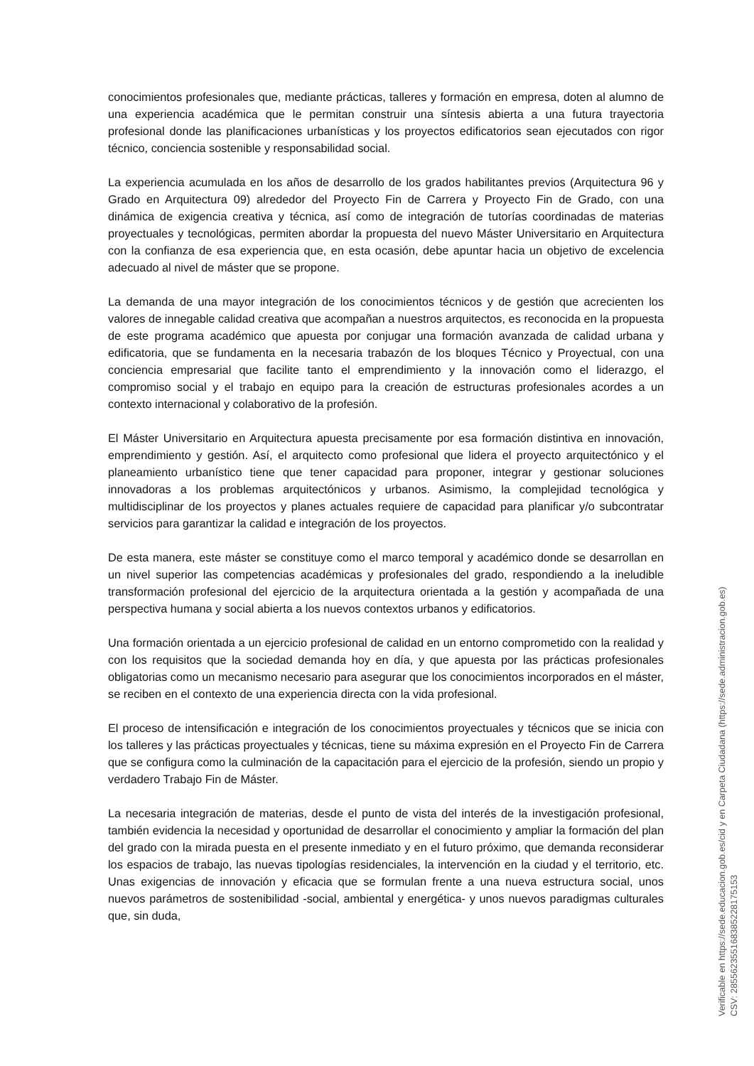conocimientos profesionales que, mediante prácticas, talleres y formación en empresa, doten al alumno de una experiencia académica que le permitan construir una síntesis abierta a una futura trayectoria profesional donde las planificaciones urbanísticas y los proyectos edificatorios sean ejecutados con rigor técnico, conciencia sostenible y responsabilidad social.
La experiencia acumulada en los años de desarrollo de los grados habilitantes previos (Arquitectura 96 y Grado en Arquitectura 09) alrededor del Proyecto Fin de Carrera y Proyecto Fin de Grado, con una dinámica de exigencia creativa y técnica, así como de integración de tutorías coordinadas de materias proyectuales y tecnológicas, permiten abordar la propuesta del nuevo Máster Universitario en Arquitectura con la confianza de esa experiencia que, en esta ocasión, debe apuntar hacia un objetivo de excelencia adecuado al nivel de máster que se propone.
La demanda de una mayor integración de los conocimientos técnicos y de gestión que acrecienten los valores de innegable calidad creativa que acompañan a nuestros arquitectos, es reconocida en la propuesta de este programa académico que apuesta por conjugar una formación avanzada de calidad urbana y edificatoria, que se fundamenta en la necesaria trabazón de los bloques Técnico y Proyectual, con una conciencia empresarial que facilite tanto el emprendimiento y la innovación como el liderazgo, el compromiso social y el trabajo en equipo para la creación de estructuras profesionales acordes a un contexto internacional y colaborativo de la profesión.
El Máster Universitario en Arquitectura apuesta precisamente por esa formación distintiva en innovación, emprendimiento y gestión. Así, el arquitecto como profesional que lidera el proyecto arquitectónico y el planeamiento urbanístico tiene que tener capacidad para proponer, integrar y gestionar soluciones innovadoras a los problemas arquitectónicos y urbanos. Asimismo, la complejidad tecnológica y multidisciplinar de los proyectos y planes actuales requiere de capacidad para planificar y/o subcontratar servicios para garantizar la calidad e integración de los proyectos.
De esta manera, este máster se constituye como el marco temporal y académico donde se desarrollan en un nivel superior las competencias académicas y profesionales del grado, respondiendo a la ineludible transformación profesional del ejercicio de la arquitectura orientada a la gestión y acompañada de una perspectiva humana y social abierta a los nuevos contextos urbanos y edificatorios.
Una formación orientada a un ejercicio profesional de calidad en un entorno comprometido con la realidad y con los requisitos que la sociedad demanda hoy en día, y que apuesta por las prácticas profesionales obligatorias como un mecanismo necesario para asegurar que los conocimientos incorporados en el máster, se reciben en el contexto de una experiencia directa con la vida profesional.
El proceso de intensificación e integración de los conocimientos proyectuales y técnicos que se inicia con los talleres y las prácticas proyectuales y técnicas, tiene su máxima expresión en el Proyecto Fin de Carrera que se configura como la culminación de la capacitación para el ejercicio de la profesión, siendo un propio y verdadero Trabajo Fin de Máster.
La necesaria integración de materias, desde el punto de vista del interés de la investigación profesional, también evidencia la necesidad y oportunidad de desarrollar el conocimiento y ampliar la formación del plan del grado con la mirada puesta en el presente inmediato y en el futuro próximo, que demanda reconsiderar los espacios de trabajo, las nuevas tipologías residenciales, la intervención en la ciudad y el territorio, etc. Unas exigencias de innovación y eficacia que se formulan frente a una nueva estructura social, unos nuevos parámetros de sostenibilidad -social, ambiental y energética- y unos nuevos paradigmas culturales que, sin duda,
Verificable en https://sede.educacion.gob.es/cid y en Carpeta Ciudadana (https://sede.administracion.gob.es)
CSV: 285562355168385228175153